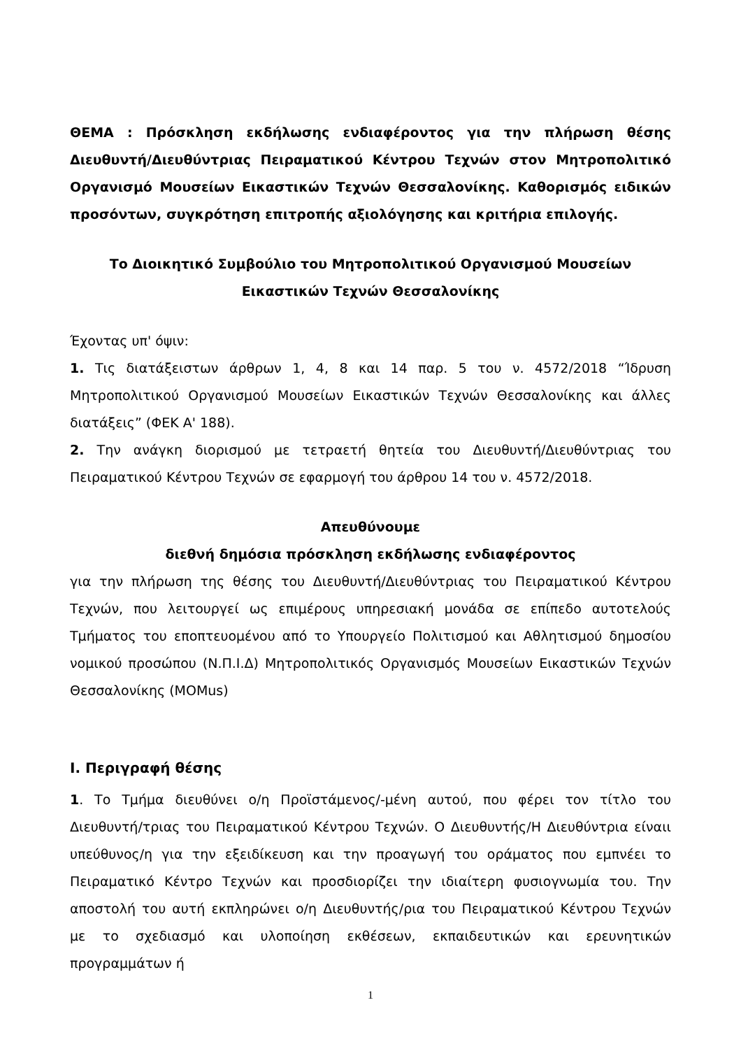ΘΕΜΑ : Πρόσκληση εκδήλωσης ενδιαφέροντος για την πλήρωση θέσης Διευθυντή/Διευθύντριας Πειραματικού Κέντρου Τεχνών στον Μητροπολιτικό Οργανισμό Μουσείων Εικαστικών Τεχνών Θεσσαλονίκης. Καθορισμός ειδικών προσόντων, συγκρότηση επιτροπής αξιολόγησης και κριτήρια επιλογής.
Το Διοικητικό Συμβούλιο του Μητροπολιτικού Οργανισμού Μουσείων
Εικαστικών Τεχνών Θεσσαλονίκης
Έχοντας υπ' όψιν:
1. Τις διατάξειστων άρθρων 1, 4, 8 και 14 παρ. 5 του ν. 4572/2018 “Ίδρυση Μητροπολιτικού Οργανισμού Μουσείων Εικαστικών Τεχνών Θεσσαλονίκης και άλλες διατάξεις” (ΦΕΚ Α' 188).
2. Την ανάγκη διορισμού με τετραετή θητεία του Διευθυντή/Διευθύντριας του Πειραματικού Κέντρου Τεχνών σε εφαρμογή του άρθρου 14 του ν. 4572/2018.
Απευθύνουμε
διεθνή δημόσια πρόσκληση εκδήλωσης ενδιαφέροντος
για την πλήρωση της θέσης του Διευθυντή/Διευθύντριας του Πειραματικού Κέντρου Τεχνών, που λειτουργεί ως επιμέρους υπηρεσιακή μονάδα σε επίπεδο αυτοτελούς Τμήματος του εποπτευομένου από το Υπουργείο Πολιτισμού και Αθλητισμού δημοσίου νομικού προσώπου (Ν.Π.Ι.Δ) Μητροπολιτικός Οργανισμός Μουσείων Εικαστικών Τεχνών Θεσσαλονίκης (MOMus)
Ι. Περιγραφή θέσης
1. Το Τμήμα διευθύνει ο/η Προϊστάμενος/-μένη αυτού, που φέρει τον τίτλο του Διευθυντή/τριας του Πειραματικού Κέντρου Τεχνών. Ο Διευθυντής/Η Διευθύντρια είναιι υπεύθυνος/η για την εξειδίκευση και την προαγωγή του οράματος που εμπνέει το Πειραματικό Κέντρο Τεχνών και προσδιορίζει την ιδιαίτερη φυσιογνωμία του. Την αποστολή του αυτή εκπληρώνει ο/η Διευθυντής/ρια του Πειραματικού Κέντρου Τεχνών με το σχεδιασμό και υλοποίηση εκθέσεων, εκπαιδευτικών και ερευνητικών προγραμμάτων ή
1